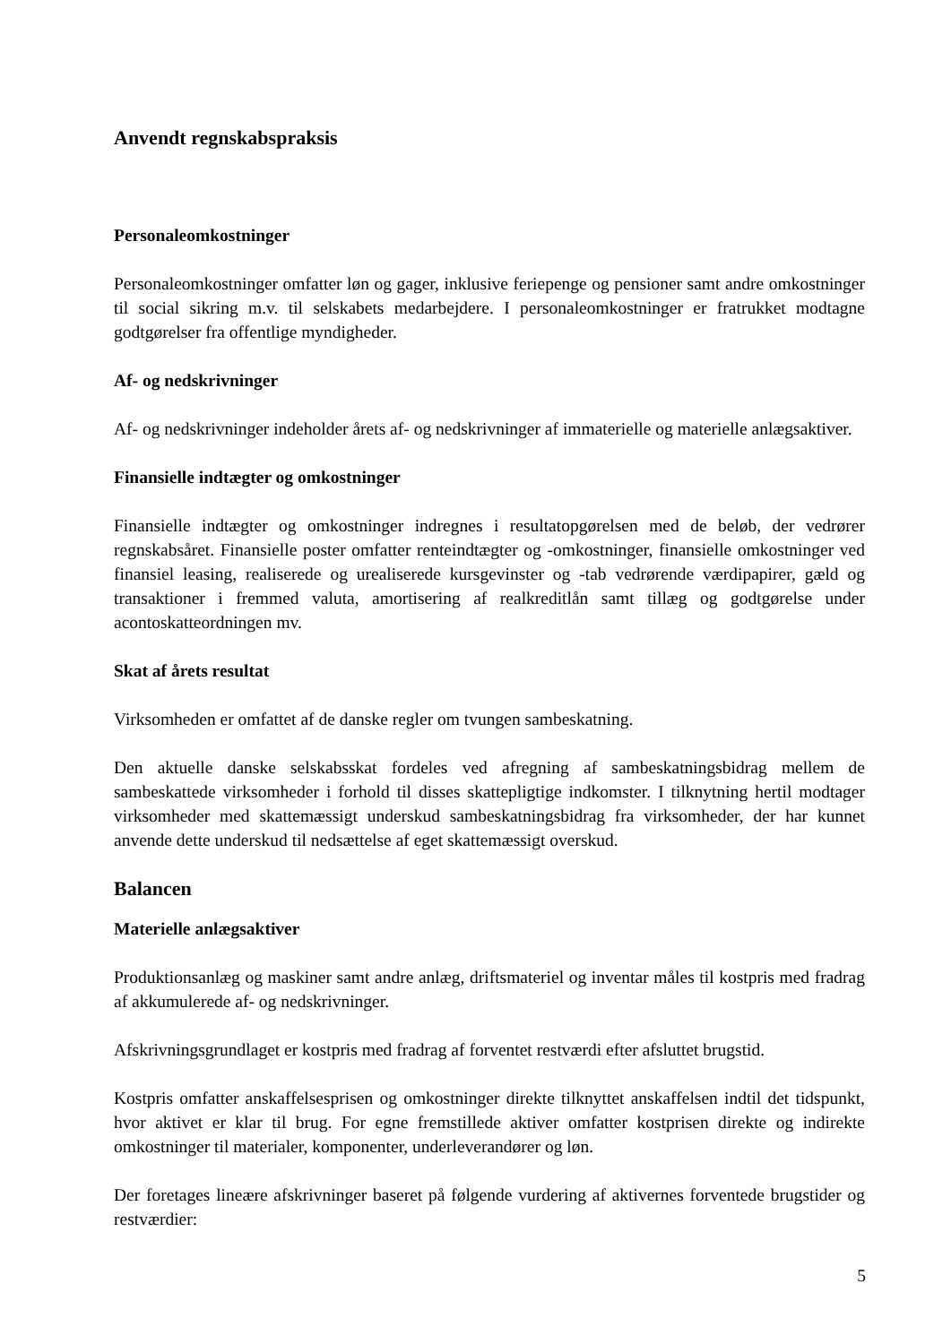Anvendt regnskabspraksis
Personaleomkostninger
Personaleomkostninger omfatter løn og gager, inklusive feriepenge og pensioner samt andre omkostninger til social sikring m.v. til selskabets medarbejdere. I personaleomkostninger er fratrukket modtagne godtgørelser fra offentlige myndigheder.
Af- og nedskrivninger
Af- og nedskrivninger indeholder årets af- og nedskrivninger af immaterielle og materielle anlægsaktiver.
Finansielle indtægter og omkostninger
Finansielle indtægter og omkostninger indregnes i resultatopgørelsen med de beløb, der vedrører regnskabsåret. Finansielle poster omfatter renteindtægter og -omkostninger, finansielle omkostninger ved finansiel leasing, realiserede og urealiserede kursgevinster og -tab vedrørende værdipapirer, gæld og transaktioner i fremmed valuta, amortisering af realkreditlån samt tillæg og godtgørelse under acontoskatteordningen mv.
Skat af årets resultat
Virksomheden er omfattet af de danske regler om tvungen sambeskatning.
Den aktuelle danske selskabsskat fordeles ved afregning af sambeskatningsbidrag mellem de sambeskattede virksomheder i forhold til disses skattepligtige indkomster. I tilknytning hertil modtager virksomheder med skattemæssigt underskud sambeskatningsbidrag fra virksomheder, der har kunnet anvende dette underskud til nedsættelse af eget skattemæssigt overskud.
Balancen
Materielle anlægsaktiver
Produktionsanlæg og maskiner samt andre anlæg, driftsmateriel og inventar måles til kostpris med fradrag af akkumulerede af- og nedskrivninger.
Afskrivningsgrundlaget er kostpris med fradrag af forventet restværdi efter afsluttet brugstid.
Kostpris omfatter anskaffelsesprisen og omkostninger direkte tilknyttet anskaffelsen indtil det tidspunkt, hvor aktivet er klar til brug. For egne fremstillede aktiver omfatter kostprisen direkte og indirekte omkostninger til materialer, komponenter, underleverandører og løn.
Der foretages lineære afskrivninger baseret på følgende vurdering af aktivernes forventede brugstider og restværdier:
5